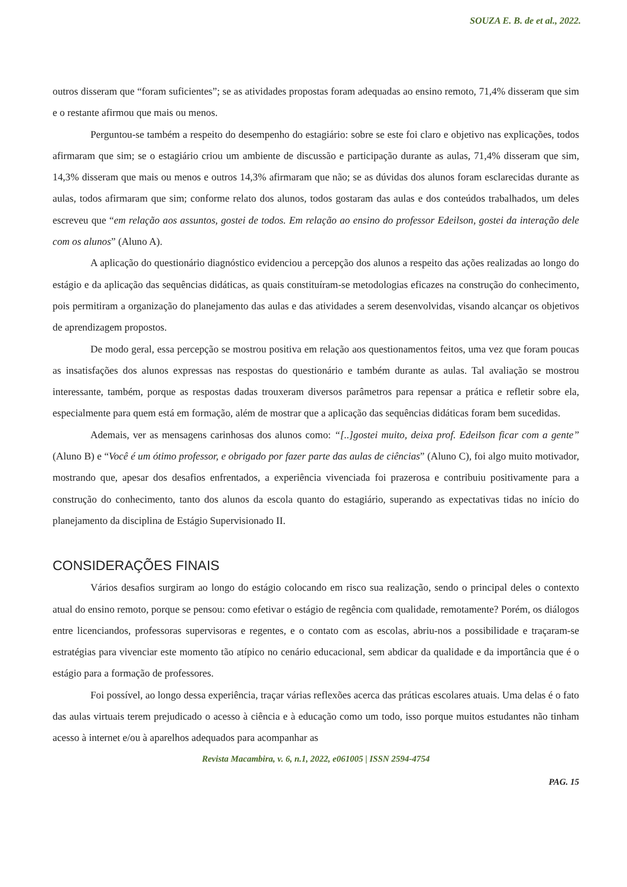SOUZA E. B. de et al., 2022.
outros disseram que “foram suficientes”; se as atividades propostas foram adequadas ao ensino remoto, 71,4% disseram que sim e o restante afirmou que mais ou menos.
Perguntou-se também a respeito do desempenho do estagiário: sobre se este foi claro e objetivo nas explicações, todos afirmaram que sim; se o estagiário criou um ambiente de discussão e participação durante as aulas, 71,4% disseram que sim, 14,3% disseram que mais ou menos e outros 14,3% afirmaram que não; se as dúvidas dos alunos foram esclarecidas durante as aulas, todos afirmaram que sim; conforme relato dos alunos, todos gostaram das aulas e dos conteúdos trabalhados, um deles escreveu que “em relação aos assuntos, gostei de todos. Em relação ao ensino do professor Edeilson, gostei da interação dele com os alunos” (Aluno A).
A aplicação do questionário diagnóstico evidenciou a percepção dos alunos a respeito das ações realizadas ao longo do estágio e da aplicação das sequências didáticas, as quais constituíram-se metodologias eficazes na construção do conhecimento, pois permitiram a organização do planejamento das aulas e das atividades a serem desenvolvidas, visando alcançar os objetivos de aprendizagem propostos.
De modo geral, essa percepção se mostrou positiva em relação aos questionamentos feitos, uma vez que foram poucas as insatisfações dos alunos expressas nas respostas do questionário e também durante as aulas. Tal avaliação se mostrou interessante, também, porque as respostas dadas trouxeram diversos parâmetros para repensar a prática e refletir sobre ela, especialmente para quem está em formação, além de mostrar que a aplicação das sequências didáticas foram bem sucedidas.
Ademais, ver as mensagens carinhosas dos alunos como: “[..]gostei muito, deixa prof. Edeilson ficar com a gente” (Aluno B) e “Você é um ótimo professor, e obrigado por fazer parte das aulas de ciências” (Aluno C), foi algo muito motivador, mostrando que, apesar dos desafios enfrentados, a experiência vivenciada foi prazerosa e contribuiu positivamente para a construção do conhecimento, tanto dos alunos da escola quanto do estagiário, superando as expectativas tidas no início do planejamento da disciplina de Estágio Supervisionado II.
CONSIDERAÇÕES FINAIS
Vários desafios surgiram ao longo do estágio colocando em risco sua realização, sendo o principal deles o contexto atual do ensino remoto, porque se pensou: como efetivar o estágio de regência com qualidade, remotamente? Porém, os diálogos entre licenciandos, professoras supervisoras e regentes, e o contato com as escolas, abriu-nos a possibilidade e traçaram-se estratégias para vivenciar este momento tão atípico no cenário educacional, sem abdicar da qualidade e da importância que é o estágio para a formação de professores.
Foi possível, ao longo dessa experiência, traçar várias reflexões acerca das práticas escolares atuais. Uma delas é o fato das aulas virtuais terem prejudicado o acesso à ciência e à educação como um todo, isso porque muitos estudantes não tinham acesso à internet e/ou à aparelhos adequados para acompanhar as
Revista Macambira, v. 6, n.1, 2022, e061005 | ISSN 2594-4754
PAG. 15